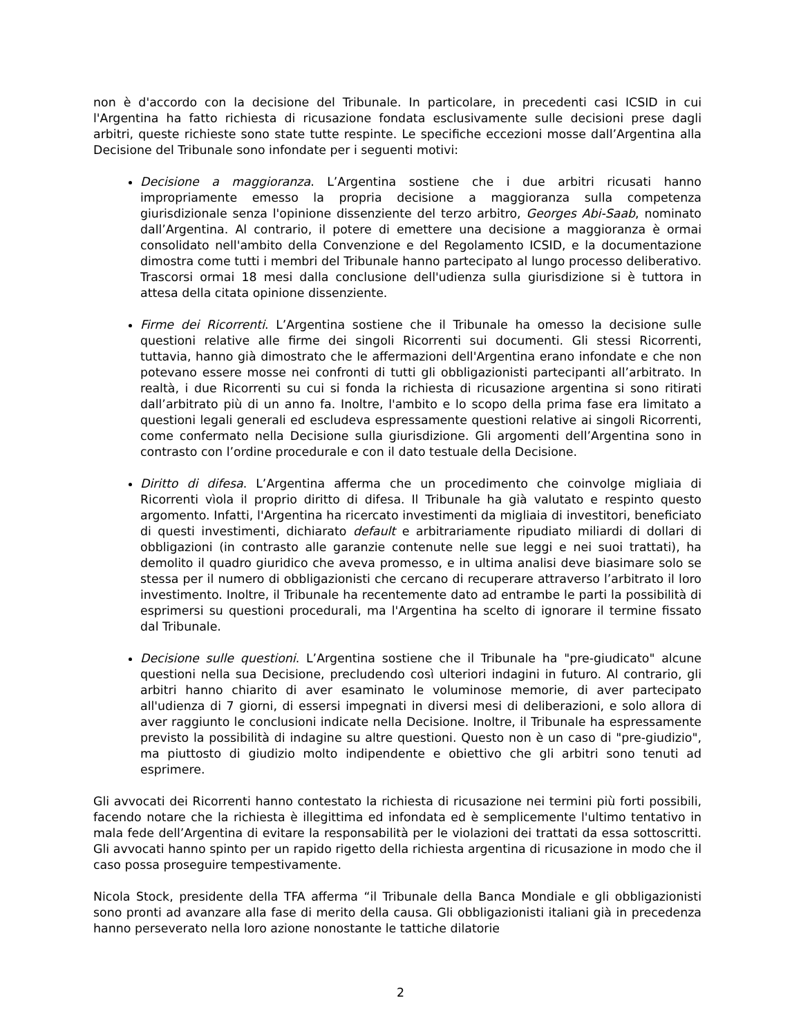non è d'accordo con la decisione del Tribunale. In particolare, in precedenti casi ICSID in cui l'Argentina ha fatto richiesta di ricusazione fondata esclusivamente sulle decisioni prese dagli arbitri, queste richieste sono state tutte respinte. Le specifiche eccezioni mosse dall’Argentina alla Decisione del Tribunale sono infondate per i seguenti motivi:
Decisione a maggioranza. L’Argentina sostiene che i due arbitri ricusati hanno impropriamente emesso la propria decisione a maggioranza sulla competenza giurisdizionale senza l'opinione dissenziente del terzo arbitro, Georges Abi-Saab, nominato dall’Argentina. Al contrario, il potere di emettere una decisione a maggioranza è ormai consolidato nell'ambito della Convenzione e del Regolamento ICSID, e la documentazione dimostra come tutti i membri del Tribunale hanno partecipato al lungo processo deliberativo. Trascorsi ormai 18 mesi dalla conclusione dell'udienza sulla giurisdizione si è tuttora in attesa della citata opinione dissenziente.
Firme dei Ricorrenti. L’Argentina sostiene che il Tribunale ha omesso la decisione sulle questioni relative alle firme dei singoli Ricorrenti sui documenti. Gli stessi Ricorrenti, tuttavia, hanno già dimostrato che le affermazioni dell'Argentina erano infondate e che non potevano essere mosse nei confronti di tutti gli obbligazionisti partecipanti all’arbitrato. In realtà, i due Ricorrenti su cui si fonda la richiesta di ricusazione argentina si sono ritirati dall’arbitrato più di un anno fa. Inoltre, l'ambito e lo scopo della prima fase era limitato a questioni legali generali ed escludeva espressamente questioni relative ai singoli Ricorrenti, come confermato nella Decisione sulla giurisdizione. Gli argomenti dell’Argentina sono in contrasto con l’ordine procedurale e con il dato testuale della Decisione.
Diritto di difesa. L’Argentina afferma che un procedimento che coinvolge migliaia di Ricorrenti vìola il proprio diritto di difesa. Il Tribunale ha già valutato e respinto questo argomento. Infatti, l'Argentina ha ricercato investimenti da migliaia di investitori, beneficiato di questi investimenti, dichiarato default e arbitrariamente ripudiato miliardi di dollari di obbligazioni (in contrasto alle garanzie contenute nelle sue leggi e nei suoi trattati), ha demolito il quadro giuridico che aveva promesso, e in ultima analisi deve biasimare solo se stessa per il numero di obbligazionisti che cercano di recuperare attraverso l’arbitrato il loro investimento. Inoltre, il Tribunale ha recentemente dato ad entrambe le parti la possibilità di esprimersi su questioni procedurali, ma l'Argentina ha scelto di ignorare il termine fissato dal Tribunale.
Decisione sulle questioni. L’Argentina sostiene che il Tribunale ha "pre-giudicato" alcune questioni nella sua Decisione, precludendo così ulteriori indagini in futuro. Al contrario, gli arbitri hanno chiarito di aver esaminato le voluminose memorie, di aver partecipato all'udienza di 7 giorni, di essersi impegnati in diversi mesi di deliberazioni, e solo allora di aver raggiunto le conclusioni indicate nella Decisione. Inoltre, il Tribunale ha espressamente previsto la possibilità di indagine su altre questioni. Questo non è un caso di "pre-giudizio", ma piuttosto di giudizio molto indipendente e obiettivo che gli arbitri sono tenuti ad esprimere.
Gli avvocati dei Ricorrenti hanno contestato la richiesta di ricusazione nei termini più forti possibili, facendo notare che la richiesta è illegittima ed infondata ed è semplicemente l'ultimo tentativo in mala fede dell’Argentina di evitare la responsabilità per le violazioni dei trattati da essa sottoscritti. Gli avvocati hanno spinto per un rapido rigetto della richiesta argentina di ricusazione in modo che il caso possa proseguire tempestivamente.
Nicola Stock, presidente della TFA afferma “il Tribunale della Banca Mondiale e gli obbligazionisti sono pronti ad avanzare alla fase di merito della causa. Gli obbligazionisti italiani già in precedenza hanno perseverato nella loro azione nonostante le tattiche dilatorie
2